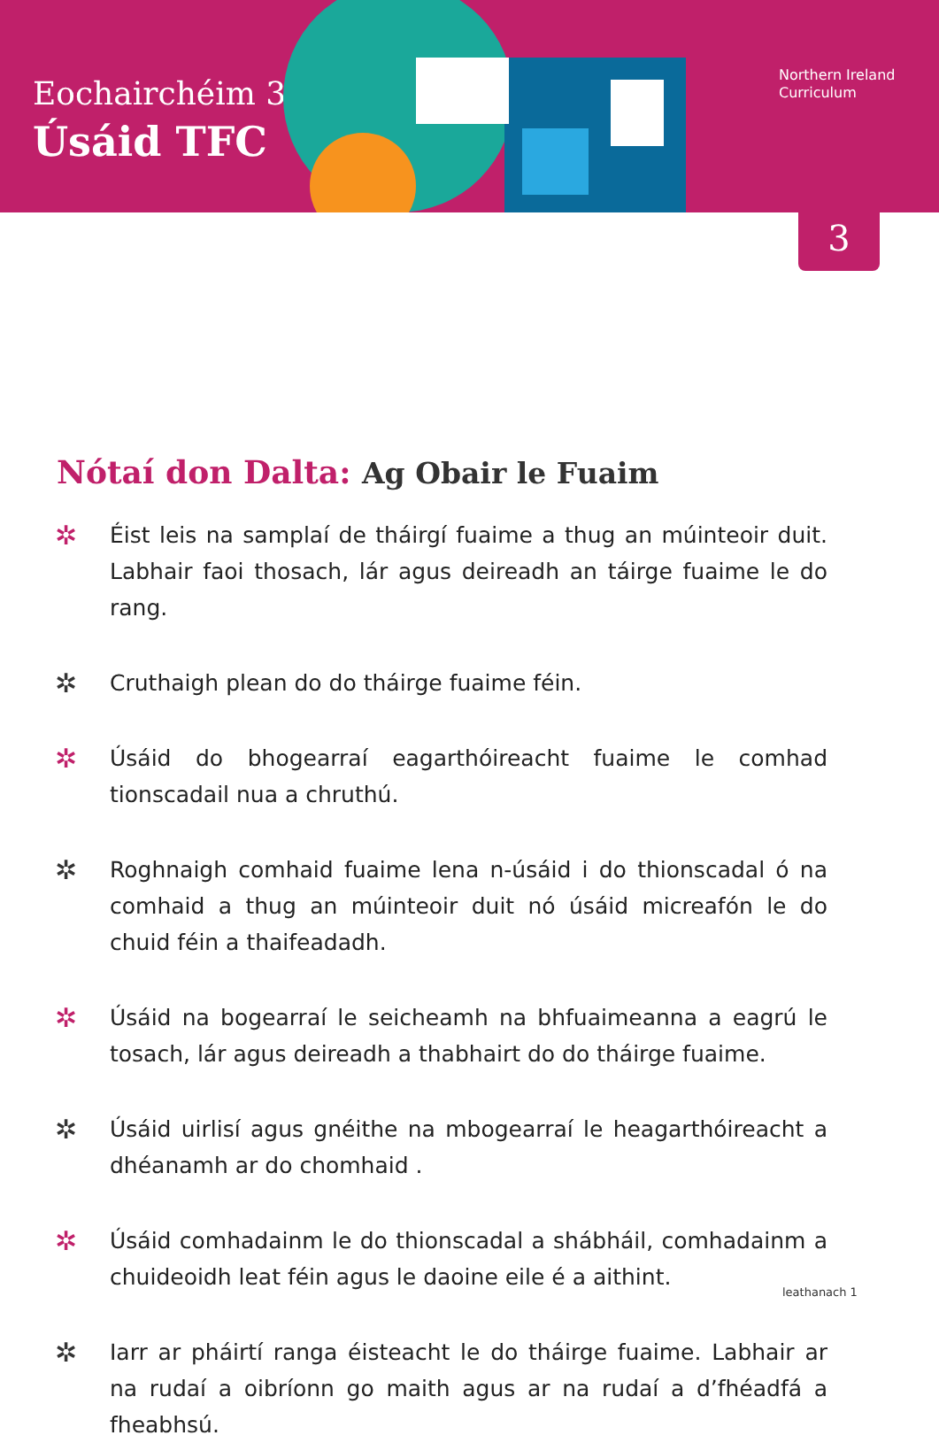Eochairchéim 3
Úsáid TFC
Northern Ireland
Curriculum
3
Nótaí don Dalta: Ag Obair le Fuaim
✲ Éist leis na samplaí de tháirgí fuaime a thug an múinteoir duit. Labhair faoi thosach, lár agus deireadh an táirge fuaime le do rang.
✲ Cruthaigh plean do do tháirge fuaime féin.
✲ Úsáid do bhogearraí eagarthóireacht fuaime le comhad tionscadail nua a chruthú.
✲ Roghnaigh comhaid fuaime lena n-úsáid i do thionscadal ó na comhaid a thug an múinteoir duit nó úsáid micreafón le do chuid féin a thaifeadadh.
✲ Úsáid na bogearraí le seicheamh na bhfuaimeanna a eagrú le tosach, lár agus deireadh a thabhairt do do tháirge fuaime.
✲ Úsáid uirlisí agus gnéithe na mbogearraí le heagarthóireacht a dhéanamh ar do chomhaid .
✲ Úsáid comhadainm le do thionscadal a shábháil, comhadainm a chuideoidh leat féin agus le daoine eile é a aithint.
✲ Iarr ar pháirtí ranga éisteacht le do tháirge fuaime. Labhair ar na rudaí a oibríonn go maith agus ar na rudaí a d’fhéadfá a fheabhsú.
leathanach 1